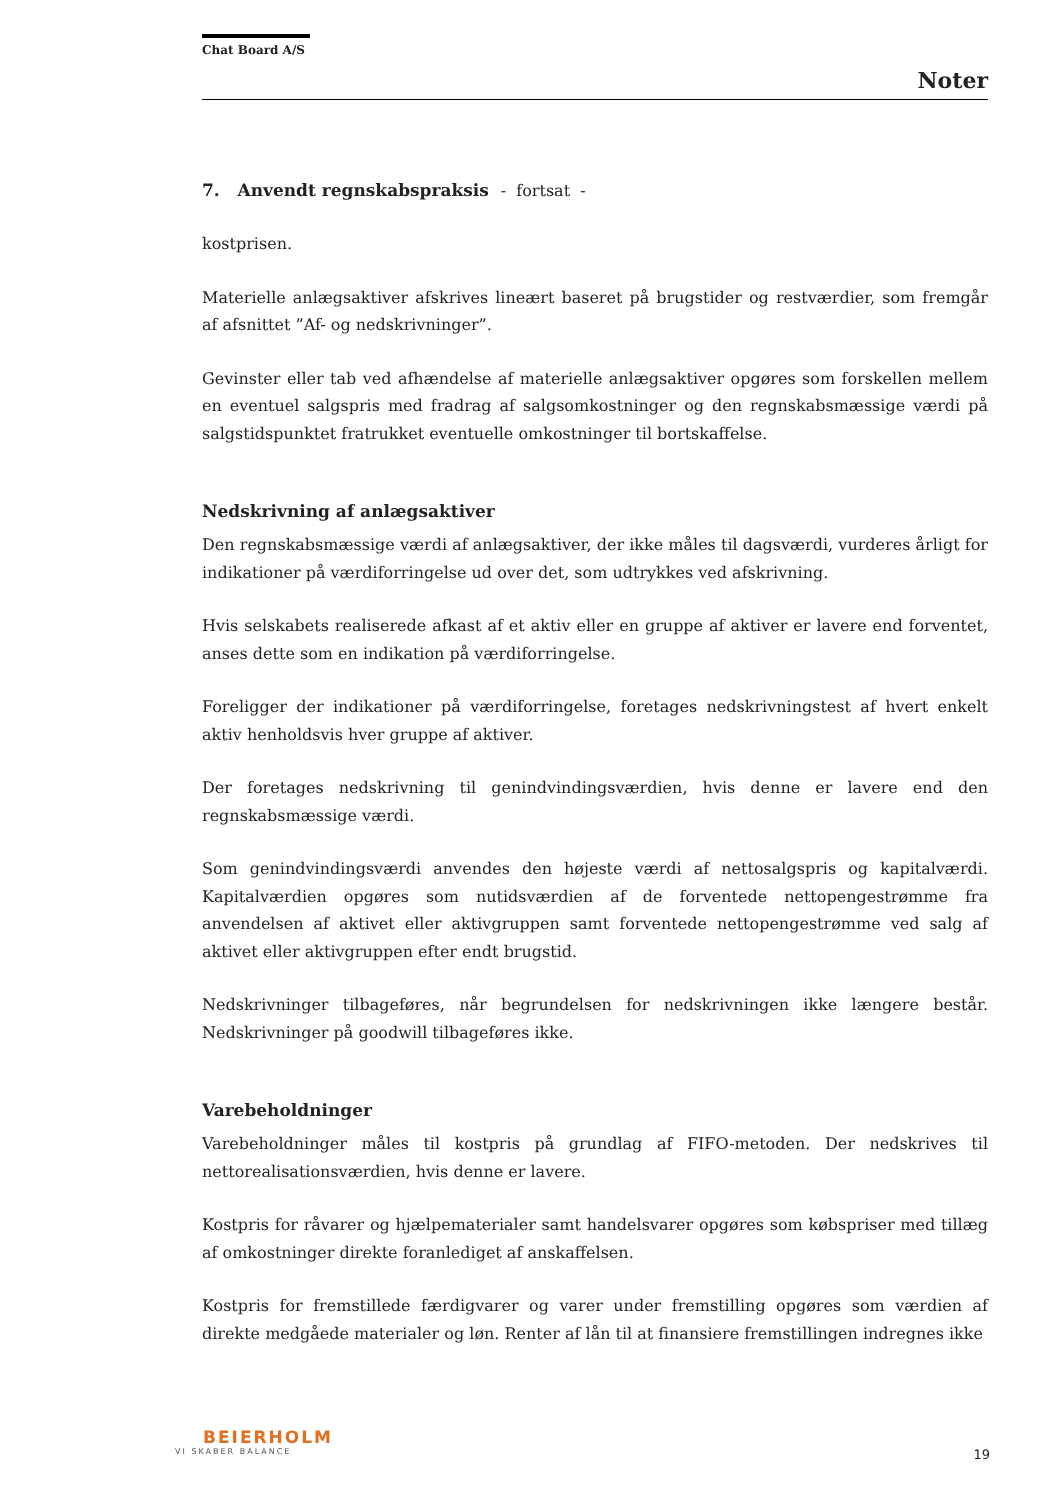Chat Board A/S
Noter
7. Anvendt regnskabspraksis - fortsat -
kostprisen.
Materielle anlægsaktiver afskrives lineært baseret på brugstider og restværdier, som fremgår af afsnittet ”Af- og nedskrivninger”.
Gevinster eller tab ved afhændelse af materielle anlægsaktiver opgøres som forskellen mellem en eventuel salgspris med fradrag af salgsomkostninger og den regnskabsmæssige værdi på salgstidspunktet fratrukket eventuelle omkostninger til bortskaffelse.
Nedskrivning af anlægsaktiver
Den regnskabsmæssige værdi af anlægsaktiver, der ikke måles til dagsværdi, vurderes årligt for indikationer på værdiforringelse ud over det, som udtrykkes ved afskrivning.
Hvis selskabets realiserede afkast af et aktiv eller en gruppe af aktiver er lavere end forventet, anses dette som en indikation på værdiforringelse.
Foreligger der indikationer på værdiforringelse, foretages nedskrivningstest af hvert enkelt aktiv henholdsvis hver gruppe af aktiver.
Der foretages nedskrivning til genindvindingsværdien, hvis denne er lavere end den regnskabsmæssige værdi.
Som genindvindingsværdi anvendes den højeste værdi af nettosalgspris og kapitalværdi. Kapitalværdien opgøres som nutidsværdien af de forventede nettopengestrømme fra anvendelsen af aktivet eller aktivgruppen samt forventede nettopengestrømme ved salg af aktivet eller aktivgruppen efter endt brugstid.
Nedskrivninger tilbageføres, når begrundelsen for nedskrivningen ikke længere består. Nedskrivninger på goodwill tilbageføres ikke.
Varebeholdninger
Varebeholdninger måles til kostpris på grundlag af FIFO-metoden. Der nedskrives til nettorealisationsværdien, hvis denne er lavere.
Kostpris for råvarer og hjælpematerialer samt handelsvarer opgøres som købspriser med tillæg af omkostninger direkte foranlediget af anskaffelsen.
Kostpris for fremstillede færdigvarer og varer under fremstilling opgøres som værdien af direkte medgåede materialer og løn. Renter af lån til at finansiere fremstillingen indregnes ikke
BEIERHOLM
VI SKABER BALANCE
19